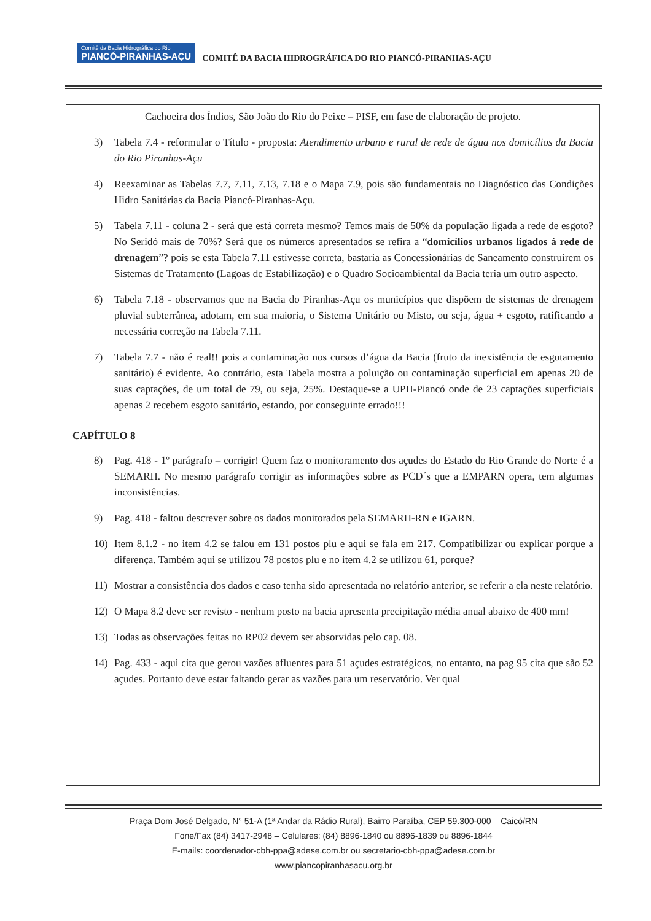Comitê da Bacia Hidrográfica do Rio PIANCÓ-PIRANHAS-AÇU COMITÊ DA BACIA HIDROGRÁFICA DO RIO PIANCÓ-PIRANHAS-AÇU
Cachoeira dos Índios, São João do Rio do Peixe – PISF, em fase de elaboração de projeto.
3) Tabela 7.4 - reformular o Título - proposta: Atendimento urbano e rural de rede de água nos domicílios da Bacia do Rio Piranhas-Açu
4) Reexaminar as Tabelas 7.7, 7.11, 7.13, 7.18 e o Mapa 7.9, pois são fundamentais no Diagnóstico das Condições Hidro Sanitárias da Bacia Piancó-Piranhas-Açu.
5) Tabela 7.11 - coluna 2 - será que está correta mesmo? Temos mais de 50% da população ligada a rede de esgoto? No Seridó mais de 70%? Será que os números apresentados se refira a “domicílios urbanos ligados à rede de drenagem”? pois se esta Tabela 7.11 estivesse correta, bastaria as Concessionárias de Saneamento construírem os Sistemas de Tratamento (Lagoas de Estabilização) e o Quadro Socioambiental da Bacia teria um outro aspecto.
6) Tabela 7.18 - observamos que na Bacia do Piranhas-Açu os municípios que dispõem de sistemas de drenagem pluvial subterrânea, adotam, em sua maioria, o Sistema Unitário ou Misto, ou seja, água + esgoto, ratificando a necessária correção na Tabela 7.11.
7) Tabela 7.7 - não é real!! pois a contaminação nos cursos d’água da Bacia (fruto da inexistência de esgotamento sanitário) é evidente. Ao contrário, esta Tabela mostra a poluição ou contaminação superficial em apenas 20 de suas captações, de um total de 79, ou seja, 25%. Destaque-se a UPH-Piancó onde de 23 captações superficiais apenas 2 recebem esgoto sanitário, estando, por conseguinte errado!!!
CAPÍTULO 8
8) Pag. 418 - 1º parágrafo – corrigir! Quem faz o monitoramento dos açudes do Estado do Rio Grande do Norte é a SEMARH. No mesmo parágrafo corrigir as informações sobre as PCD´s que a EMPARN opera, tem algumas inconsistências.
9) Pag. 418 - faltou descrever sobre os dados monitorados pela SEMARH-RN e IGARN.
10) Item 8.1.2 - no item 4.2 se falou em 131 postos plu e aqui se fala em 217. Compatibilizar ou explicar porque a diferença. Também aqui se utilizou 78 postos plu e no item 4.2 se utilizou 61, porque?
11) Mostrar a consistência dos dados e caso tenha sido apresentada no relatório anterior, se referir a ela neste relatório.
12) O Mapa 8.2 deve ser revisto - nenhum posto na bacia apresenta precipitação média anual abaixo de 400 mm!
13) Todas as observações feitas no RP02 devem ser absorvidas pelo cap. 08.
14) Pag. 433 - aqui cita que gerou vazões afluentes para 51 açudes estratégicos, no entanto, na pag 95 cita que são 52 açudes. Portanto deve estar faltando gerar as vazões para um reservatório. Ver qual
Praça Dom José Delgado, N° 51-A (1ª Andar da Rádio Rural), Bairro Paraíba, CEP 59.300-000 – Caicó/RN
Fone/Fax (84) 3417-2948 – Celulares: (84) 8896-1840 ou 8896-1839 ou 8896-1844
E-mails: coordenador-cbh-ppa@adese.com.br ou secretario-cbh-ppa@adese.com.br
www.piancopiranhasacu.org.br